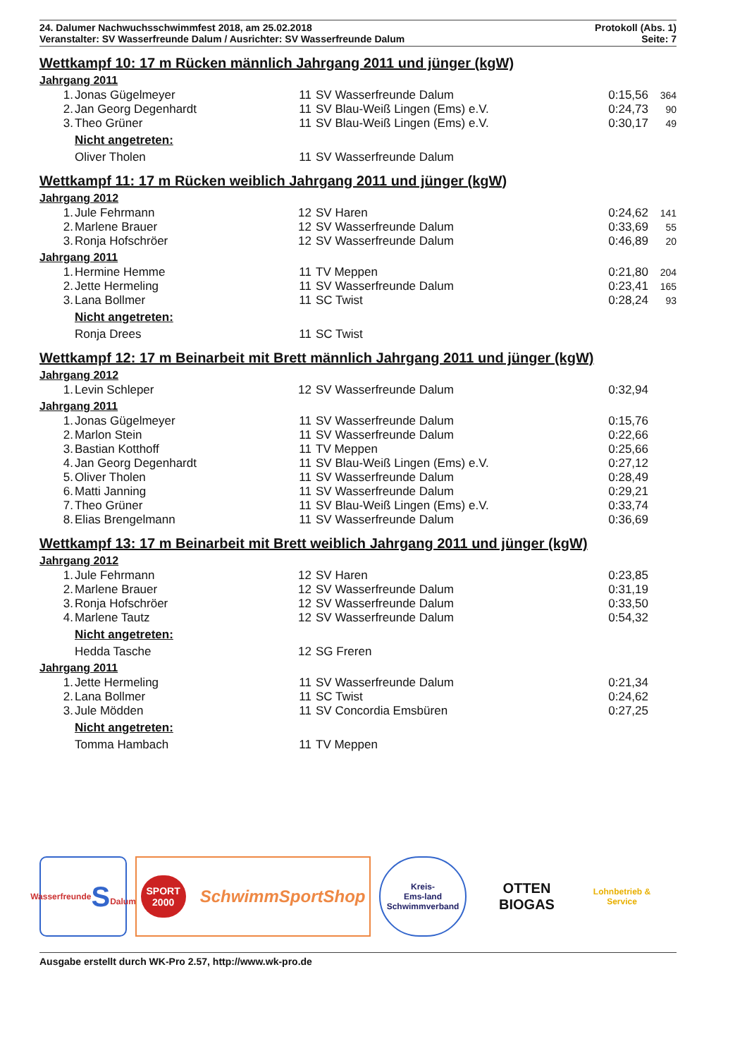24. Dalumer Nachwuchsschwimmfest 2018, am 25.02.2018
Veranstalter: SV Wasserfreunde Dalum / Ausrichter: SV Wasserfreunde Dalum
Protokoll (Abs. 1)
Seite: 7
Wettkampf 10: 17 m Rücken männlich Jahrgang 2011 und jünger (kgW)
Jahrgang 2011
| 1. | Jonas Gügelmeyer | 11 | SV Wasserfreunde Dalum | 0:15,56 | 364 |
| 2. | Jan Georg Degenhardt | 11 | SV Blau-Weiß Lingen (Ems) e.V. | 0:24,73 | 90 |
| 3. | Theo Grüner | 11 | SV Blau-Weiß Lingen (Ems) e.V. | 0:30,17 | 49 |
| | Nicht angetreten: | | | | |
| | Oliver Tholen | 11 | SV Wasserfreunde Dalum | | |
Wettkampf 11: 17 m Rücken weiblich Jahrgang 2011 und jünger (kgW)
Jahrgang 2012
| 1. | Jule Fehrmann | 12 | SV Haren | 0:24,62 | 141 |
| 2. | Marlene Brauer | 12 | SV Wasserfreunde Dalum | 0:33,69 | 55 |
| 3. | Ronja Hofschröer | 12 | SV Wasserfreunde Dalum | 0:46,89 | 20 |
Jahrgang 2011
| 1. | Hermine Hemme | 11 | TV Meppen | 0:21,80 | 204 |
| 2. | Jette Hermeling | 11 | SV Wasserfreunde Dalum | 0:23,41 | 165 |
| 3. | Lana Bollmer | 11 | SC Twist | 0:28,24 | 93 |
| | Nicht angetreten: | | | | |
| | Ronja Drees | 11 | SC Twist | | |
Wettkampf 12: 17 m Beinarbeit mit Brett männlich Jahrgang 2011 und jünger (kgW)
Jahrgang 2012
| 1. | Levin Schleper | 12 | SV Wasserfreunde Dalum | 0:32,94 | |
Jahrgang 2011
| 1. | Jonas Gügelmeyer | 11 | SV Wasserfreunde Dalum | 0:15,76 | |
| 2. | Marlon Stein | 11 | SV Wasserfreunde Dalum | 0:22,66 | |
| 3. | Bastian Kotthoff | 11 | TV Meppen | 0:25,66 | |
| 4. | Jan Georg Degenhardt | 11 | SV Blau-Weiß Lingen (Ems) e.V. | 0:27,12 | |
| 5. | Oliver Tholen | 11 | SV Wasserfreunde Dalum | 0:28,49 | |
| 6. | Matti Janning | 11 | SV Wasserfreunde Dalum | 0:29,21 | |
| 7. | Theo Grüner | 11 | SV Blau-Weiß Lingen (Ems) e.V. | 0:33,74 | |
| 8. | Elias Brengelmann | 11 | SV Wasserfreunde Dalum | 0:36,69 | |
Wettkampf 13: 17 m Beinarbeit mit Brett weiblich Jahrgang 2011 und jünger (kgW)
Jahrgang 2012
| 1. | Jule Fehrmann | 12 | SV Haren | 0:23,85 | |
| 2. | Marlene Brauer | 12 | SV Wasserfreunde Dalum | 0:31,19 | |
| 3. | Ronja Hofschröer | 12 | SV Wasserfreunde Dalum | 0:33,50 | |
| 4. | Marlene Tautz | 12 | SV Wasserfreunde Dalum | 0:54,32 | |
| | Nicht angetreten: | | | | |
| | Hedda Tasche | 12 | SG Freren | | |
Jahrgang 2011
| 1. | Jette Hermeling | 11 | SV Wasserfreunde Dalum | 0:21,34 | |
| 2. | Lana Bollmer | 11 | SC Twist | 0:24,62 | |
| 3. | Jule Mödden | 11 | SV Concordia Emsbüren | 0:27,25 | |
| | Nicht angetreten: | | | | |
| | Tomma Hambach | 11 | TV Meppen | | |
Wasserfreunde
S
Dalum
SPORT
2000 SchwimmSportShop
Kreis-
Ems-land
Schwimmverband
OTTEN BIOGAS
Lohnbetrieb & Service
Ausgabe erstellt durch WK-Pro 2.57, http://www.wk-pro.de